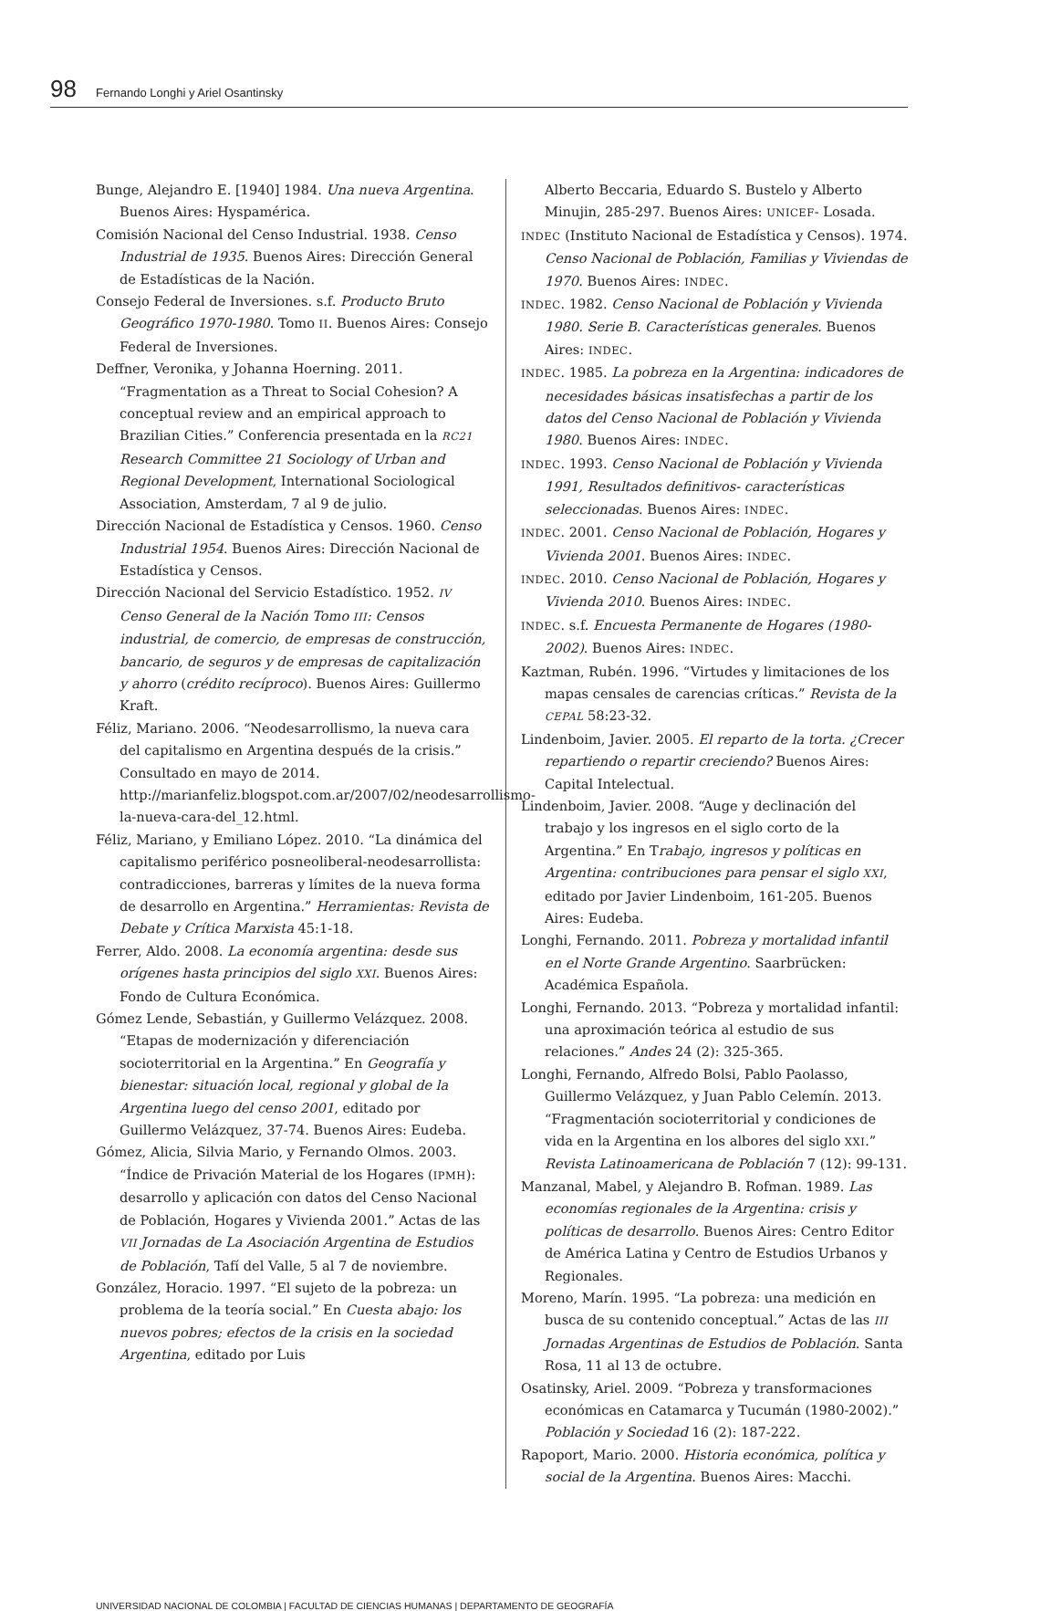98 Fernando Longhi y Ariel Osantinsky
Bunge, Alejandro E. [1940] 1984. Una nueva Argentina. Buenos Aires: Hyspamérica.
Comisión Nacional del Censo Industrial. 1938. Censo Industrial de 1935. Buenos Aires: Dirección General de Estadísticas de la Nación.
Consejo Federal de Inversiones. s.f. Producto Bruto Geográfico 1970-1980. Tomo II. Buenos Aires: Consejo Federal de Inversiones.
Deffner, Veronika, y Johanna Hoerning. 2011. “Fragmentation as a Threat to Social Cohesion? A conceptual review and an empirical approach to Brazilian Cities.” Conferencia presentada en la RC21 Research Committee 21 Sociology of Urban and Regional Development, International Sociological Association, Amsterdam, 7 al 9 de julio.
Dirección Nacional de Estadística y Censos. 1960. Censo Industrial 1954. Buenos Aires: Dirección Nacional de Estadística y Censos.
Dirección Nacional del Servicio Estadístico. 1952. IV Censo General de la Nación Tomo III: Censos industrial, de comercio, de empresas de construcción, bancario, de seguros y de empresas de capitalización y ahorro (crédito recíproco). Buenos Aires: Guillermo Kraft.
Féliz, Mariano. 2006. “Neodesarrollismo, la nueva cara del capitalismo en Argentina después de la crisis.” Consultado en mayo de 2014. http://marianfeliz.blogspot.com.ar/2007/02/neodesarrollismo-la-nueva-cara-del_12.html.
Féliz, Mariano, y Emiliano López. 2010. “La dinámica del capitalismo periférico posneoliberal-neodesarrollista: contradicciones, barreras y límites de la nueva forma de desarrollo en Argentina.” Herramientas: Revista de Debate y Crítica Marxista 45:1-18.
Ferrer, Aldo. 2008. La economía argentina: desde sus orígenes hasta principios del siglo XXI. Buenos Aires: Fondo de Cultura Económica.
Gómez Lende, Sebastián, y Guillermo Velázquez. 2008. “Etapas de modernización y diferenciación socioterritorial en la Argentina.” En Geografía y bienestar: situación local, regional y global de la Argentina luego del censo 2001, editado por Guillermo Velázquez, 37-74. Buenos Aires: Eudeba.
Gómez, Alicia, Silvia Mario, y Fernando Olmos. 2003. “Índice de Privación Material de los Hogares (IPMH): desarrollo y aplicación con datos del Censo Nacional de Población, Hogares y Vivienda 2001.” Actas de las VII Jornadas de La Asociación Argentina de Estudios de Población, Tafí del Valle, 5 al 7 de noviembre.
González, Horacio. 1997. “El sujeto de la pobreza: un problema de la teoría social.” En Cuesta abajo: los nuevos pobres; efectos de la crisis en la sociedad Argentina, editado por Luis
Alberto Beccaria, Eduardo S. Bustelo y Alberto Minujin, 285-297. Buenos Aires: UNICEF- Losada.
INDEC (Instituto Nacional de Estadística y Censos). 1974. Censo Nacional de Población, Familias y Viviendas de 1970. Buenos Aires: INDEC.
INDEC. 1982. Censo Nacional de Población y Vivienda 1980. Serie B. Características generales. Buenos Aires: INDEC.
INDEC. 1985. La pobreza en la Argentina: indicadores de necesidades básicas insatisfechas a partir de los datos del Censo Nacional de Población y Vivienda 1980. Buenos Aires: INDEC.
INDEC. 1993. Censo Nacional de Población y Vivienda 1991, Resultados definitivos- características seleccionadas. Buenos Aires: INDEC.
INDEC. 2001. Censo Nacional de Población, Hogares y Vivienda 2001. Buenos Aires: INDEC.
INDEC. 2010. Censo Nacional de Población, Hogares y Vivienda 2010. Buenos Aires: INDEC.
INDEC. s.f. Encuesta Permanente de Hogares (1980-2002). Buenos Aires: INDEC.
Kaztman, Rubén. 1996. “Virtudes y limitaciones de los mapas censales de carencias críticas.” Revista de la CEPAL 58:23-32.
Lindenboim, Javier. 2005. El reparto de la torta. ¿Crecer repartiendo o repartir creciendo? Buenos Aires: Capital Intelectual.
Lindenboim, Javier. 2008. “Auge y declinación del trabajo y los ingresos en el siglo corto de la Argentina.” En Trabajo, ingresos y políticas en Argentina: contribuciones para pensar el siglo XXI, editado por Javier Lindenboim, 161-205. Buenos Aires: Eudeba.
Longhi, Fernando. 2011. Pobreza y mortalidad infantil en el Norte Grande Argentino. Saarbrücken: Académica Española.
Longhi, Fernando. 2013. “Pobreza y mortalidad infantil: una aproximación teórica al estudio de sus relaciones.” Andes 24 (2): 325-365.
Longhi, Fernando, Alfredo Bolsi, Pablo Paolasso, Guillermo Velázquez, y Juan Pablo Celemín. 2013. “Fragmentación socioterritorial y condiciones de vida en la Argentina en los albores del siglo XXI.” Revista Latinoamericana de Población 7 (12): 99-131.
Manzanal, Mabel, y Alejandro B. Rofman. 1989. Las economías regionales de la Argentina: crisis y políticas de desarrollo. Buenos Aires: Centro Editor de América Latina y Centro de Estudios Urbanos y Regionales.
Moreno, Marín. 1995. “La pobreza: una medición en busca de su contenido conceptual.” Actas de las III Jornadas Argentinas de Estudios de Población. Santa Rosa, 11 al 13 de octubre.
Osatinsky, Ariel. 2009. “Pobreza y transformaciones económicas en Catamarca y Tucumán (1980-2002).” Población y Sociedad 16 (2): 187-222.
Rapoport, Mario. 2000. Historia económica, política y social de la Argentina. Buenos Aires: Macchi.
UNIVERSIDAD NACIONAL DE COLOMBIA | FACULTAD DE CIENCIAS HUMANAS | DEPARTAMENTO DE GEOGRAFÍA